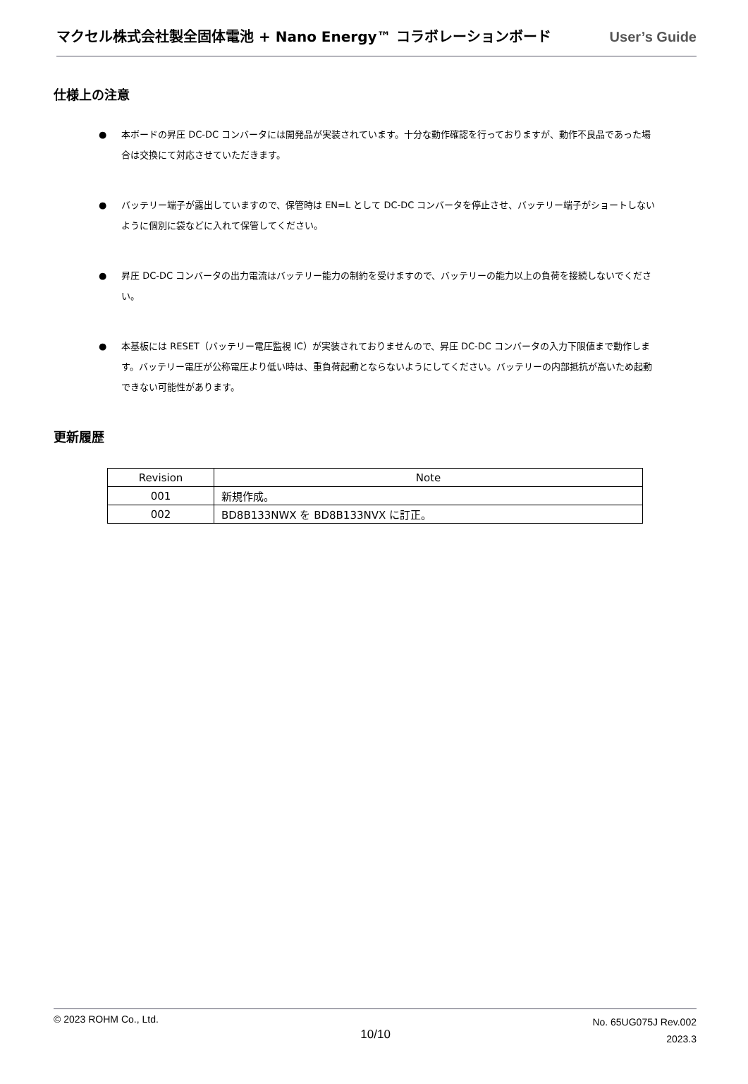マクセル株式会社製全固体電池 + Nano Energy™ コラボレーションボード User’s Guide
仕様上の注意
● 本ボードの昇圧 DC-DC コンバータには開発品が実装されています。十分な動作確認を行っておりますが、動作不良品であった場合は交換にて対応させていただきます。
● バッテリー端子が露出していますので、保管時は EN=L として DC-DC コンバータを停止させ、バッテリー端子がショートしないように個別に袋などに入れて保管してください。
● 昇圧 DC-DC コンバータの出力電流はバッテリー能力の制約を受けますので、バッテリーの能力以上の負荷を接続しないでください。
● 本基板には RESET（バッテリー電圧監視 IC）が実装されておりませんので、昇圧 DC-DC コンバータの入力下限値まで動作します。バッテリー電圧が公称電圧より低い時は、重負荷起動とならないようにしてください。バッテリーの内部抵抗が高いため起動できない可能性があります。
更新履歴
| Revision | Note |
| --- | --- |
| 001 | 新規作成。 |
| 002 | BD8B133NWX を BD8B133NVX に訂正。 |
© 2023 ROHM Co., Ltd.
10/10
No. 65UG075J Rev.002
2023.3